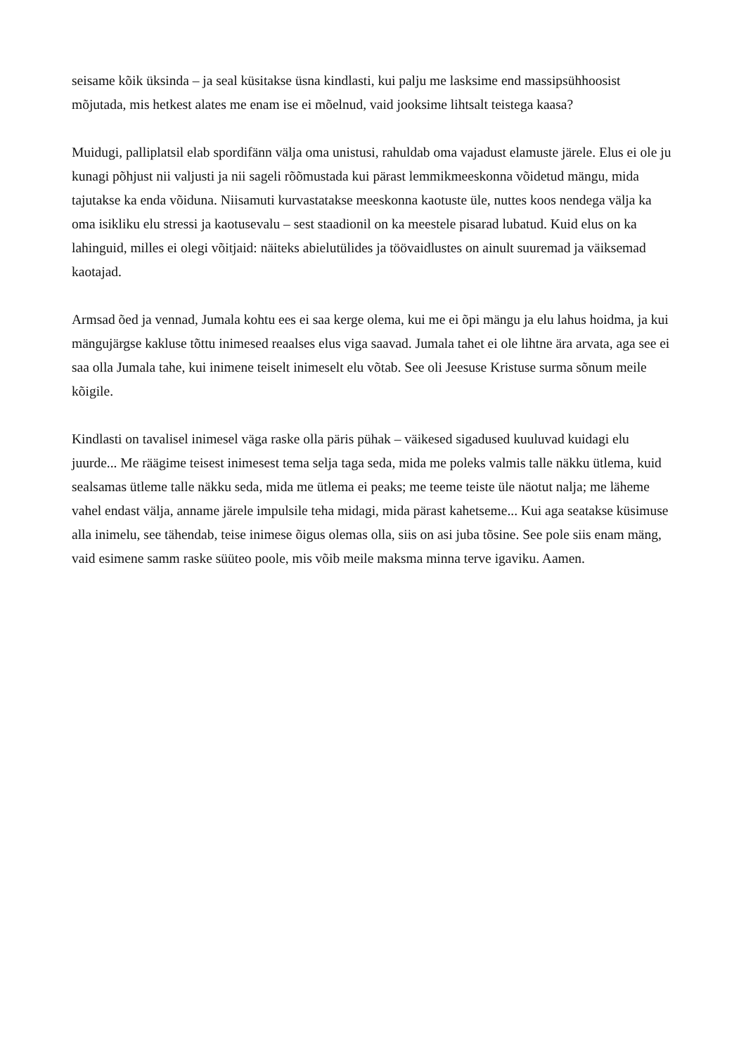seisame kõik üksinda – ja seal küsitakse üsna kindlasti, kui palju me lasksime end massipsühhoosist mõjutada, mis hetkest alates me enam ise ei mõelnud, vaid jooksime lihtsalt teistega kaasa?
Muidugi, palliplatsil elab spordifänn välja oma unistusi, rahuldab oma vajadust elamuste järele. Elus ei ole ju kunagi põhjust nii valjusti ja nii sageli rõõmustada kui pärast lemmikmeeskonna võidetud mängu, mida tajutakse ka enda võiduna. Niisamuti kurvastatakse meeskonna kaotuste üle, nuttes koos nendega välja ka oma isikliku elu stressi ja kaotusevalu – sest staadionil on ka meestele pisarad lubatud. Kuid elus on ka lahinguid, milles ei olegi võitjaid: näiteks abielutülides ja töövaidlustes on ainult suuremad ja väiksemad kaotajad.
Armsad õed ja vennad, Jumala kohtu ees ei saa kerge olema, kui me ei õpi mängu ja elu lahus hoidma, ja kui mängujärgse kakluse tõttu inimesed reaalses elus viga saavad. Jumala tahet ei ole lihtne ära arvata, aga see ei saa olla Jumala tahe, kui inimene teiselt inimeselt elu võtab. See oli Jeesuse Kristuse surma sõnum meile kõigile.
Kindlasti on tavalisel inimesel väga raske olla päris pühak – väikesed sigadused kuuluvad kuidagi elu juurde... Me räägime teisest inimesest tema selja taga seda, mida me poleks valmis talle näkku ütlema, kuid sealsamas ütleme talle näkku seda, mida me ütlema ei peaks; me teeme teiste üle näotut nalja; me läheme vahel endast välja, anname järele impulsile teha midagi, mida pärast kahetseme... Kui aga seatakse küsimuse alla inimelu, see tähendab, teise inimese õigus olemas olla, siis on asi juba tõsine. See pole siis enam mäng, vaid esimene samm raske süüteo poole, mis võib meile maksma minna terve igaviku. Aamen.